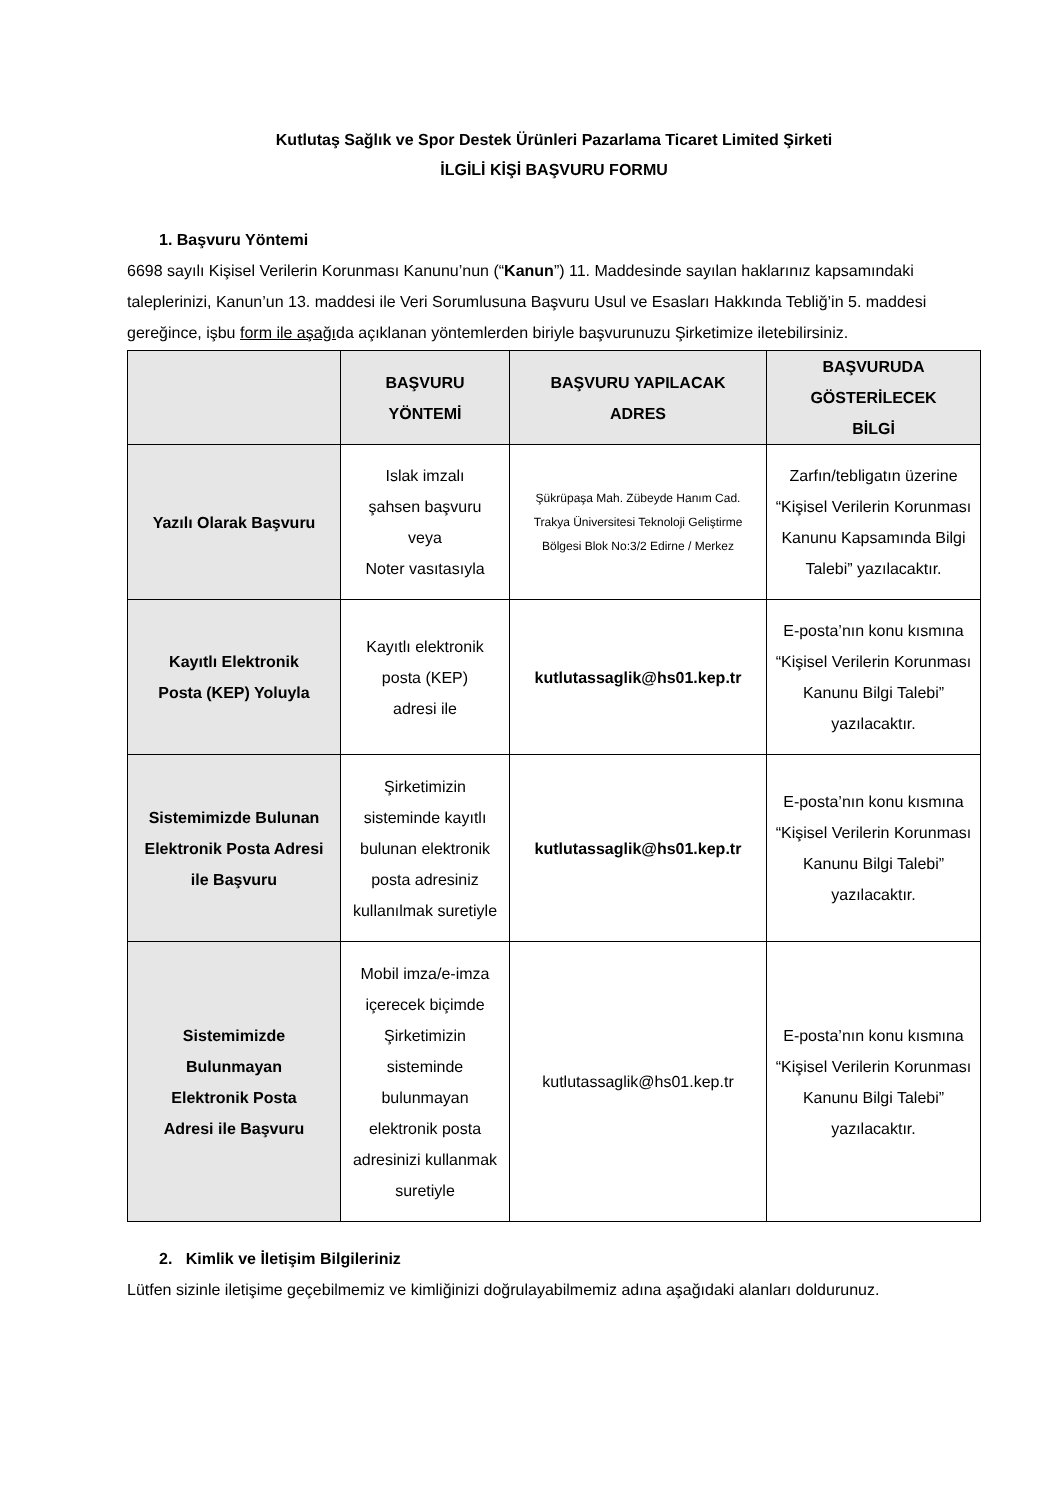Kutlutaş Sağlık ve Spor Destek Ürünleri Pazarlama Ticaret Limited Şirketi
İLGİLİ KİŞİ BAŞVURU FORMU
1. Başvuru Yöntemi
6698 sayılı Kişisel Verilerin Korunması Kanunu’nun (“Kanun”) 11. Maddesinde sayılan haklarınız kapsamındaki taleplerinizi, Kanun’un 13. maddesi ile Veri Sorumlusuna Başvuru Usul ve Esasları Hakkında Tebliğ’in 5. maddesi gereğince, işbu form ile aşağıda açıklanan yöntemlerden biriyle başvurunuzu Şirketimize iletebilirsiniz.
| | BAŞVURU YÖNTEMİ | BAŞVURU YAPILACAK ADRES | BAŞVURUDA GÖSTERİLECEK BİLGİ |
| --- | --- | --- | --- |
| Yazılı Olarak Başvuru | Islak imzalı şahsen başvuru veya Noter vasıtasıyla | Şükrüpaşa Mah. Zübeyde Hanım Cad. Trakya Üniversitesi Teknoloji Geliştirme Bölgesi Blok No:3/2 Edirne / Merkez | Zarfın/tebligatın üzerine “Kişisel Verilerin Korunması Kanunu Kapsamında Bilgi Talebi” yazılacaktır. |
| Kayıtlı Elektronik Posta (KEP) Yoluyla | Kayıtlı elektronik posta (KEP) adresi ile | kutlutassaglik@hs01.kep.tr | E-posta’nın konu kısmına “Kişisel Verilerin Korunması Kanunu Bilgi Talebi” yazılacaktır. |
| Sistemimizde Bulunan Elektronik Posta Adresi ile Başvuru | Şirketimizin sisteminde kayıtlı bulunan elektronik posta adresiniz kullanılmak suretiyle | kutlutassaglik@hs01.kep.tr | E-posta’nın konu kısmına “Kişisel Verilerin Korunması Kanunu Bilgi Talebi” yazılacaktır. |
| Sistemimizde Bulunmayan Elektronik Posta Adresi ile Başvuru | Mobil imza/e-imza içerecek biçimde Şirketimizin sisteminde bulunmayan elektronik posta adresinizi kullanmak suretiyle | kutlutassaglik@hs01.kep.tr | E-posta’nın konu kısmına “Kişisel Verilerin Korunması Kanunu Bilgi Talebi” yazılacaktır. |
2. Kimlik ve İletişim Bilgileriniz
Lütfen sizinle iletişime geçebilmemiz ve kimliğinizi doğrulayabilmemiz adına aşağıdaki alanları doldurunuz.